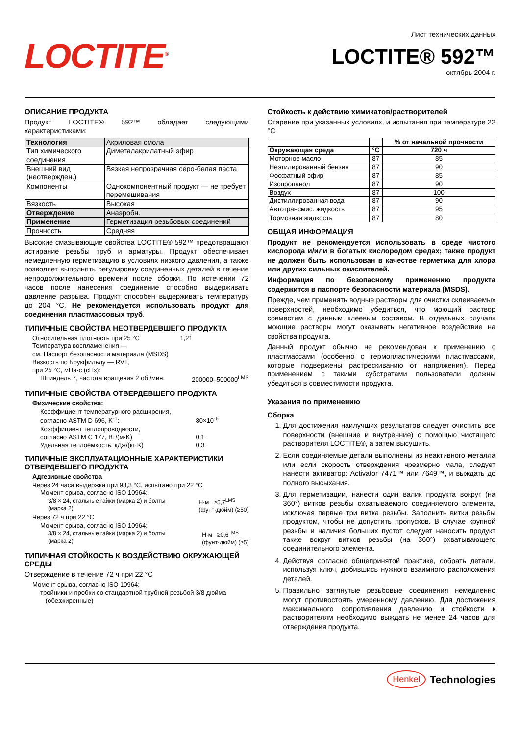LOCTITE<sup>®</sup>
Лист технических данных
LOCTITE® 592™
октябрь 2004 г.
ОПИСАНИЕ ПРОДУКТА
Продукт LOCTITE® 592™ обладает следующими характеристиками:
| Технология | Акриловая смола |
| Тип химического соединения | Диметалакрилатный эфир |
| Внешний вид (неотвержден.) | Вязкая непрозрачная серо-белая паста |
| Компоненты | Однокомпонентный продукт — не требует перемешивания |
| Вязкость | Высокая |
| Отверждение | Анаэробн. |
| Применение | Герметизация резьбовых соединений |
| Прочность | Средняя |
Высокие смазывающие свойства LOCTITE® 592™ предотвращают истирание резьбы труб и арматуры. Продукт обеспечивает немедленную герметизацию в условиях низкого давления, а также позволяет выполнять регулировку соединенных деталей в течение непродолжительного времени после сборки. По истечении 72 часов после нанесения соединение способно выдерживать давление разрыва. Продукт способен выдерживать температуру до 204 °C. Не рекомендуется использовать продукт для соединения пластмассовых труб.
ТИПИЧНЫЕ СВОЙСТВА НЕОТВЕРДЕВШЕГО ПРОДУКТА
Относительная плотность при 25 °C 1,21
Температура воспламенения —
см. Паспорт безопасности материала (MSDS)
Вязкость по Брукфильду — RVT,
при 25 °C, мПа·с (сПз):
Шпиндель 7, частота вращения 2 об./мин. 200000–500000<sup>LMS</sup>
ТИПИЧНЫЕ СВОЙСТВА ОТВЕРДЕВШЕГО ПРОДУКТА
Физические свойства:
Коэффициент температурного расширения,
согласно ASTM D 696, K<sup>-1</sup>: 80×10<sup>-6</sup>
Коэффициент теплопроводности,
согласно ASTM C 177, Вт/(м·K) 0,1
Удельная теплоёмкость, кДж/(кг·K) 0,3
ТИПИЧНЫЕ ЭКСПЛУАТАЦИОННЫЕ ХАРАКТЕРИСТИКИ ОТВЕРДЕВШЕГО ПРОДУКТА
Адгезивные свойства
Через 24 часа выдержки при 93,3 °C, испытано при 22 °C
Момент срыва, согласно ISO 10964:
3/8 × 24, стальные гайки (марка 2) и болты
(марка 2) Н·м ≥5,7<sup>LMS</sup>
(фунт·дюйм) (≥50)
Через 72 ч при 22 °C
Момент срыва, согласно ISO 10964:
3/8 × 24, стальные гайки (марка 2) и болты
(марка 2) Н·м ≥0,6<sup>LMS</sup>
(фунт·дюйм) (≥5)
ТИПИЧНАЯ СТОЙКОСТЬ К ВОЗДЕЙСТВИЮ ОКРУЖАЮЩЕЙ СРЕДЫ
Отверждение в течение 72 ч при 22 °C
Момент срыва, согласно ISO 10964:
тройники и пробки со стандартной трубной резьбой 3/8 дюйма
(обезжиренные)
Стойкость к действию химикатов/растворителей
Старение при указанных условиях, и испытания при температуре 22 °C
| | | % от начальной прочности |
| Окружающая среда | °C | 720 ч |
| Моторное масло | 87 | 85 |
| Неэтилированный бензин | 87 | 90 |
| Фосфатный эфир | 87 | 85 |
| Изопропанол | 87 | 90 |
| Воздух | 87 | 100 |
| Дистиллированная вода | 87 | 90 |
| Автотрансмис. жидкость | 87 | 95 |
| Тормозная жидкость | 87 | 80 |
ОБЩАЯ ИНФОРМАЦИЯ
Продукт не рекомендуется использовать в среде чистого кислорода и/или в богатых кислородом средах; также продукт не должен быть использован в качестве герметика для хлора или других сильных окислителей.
Информация по безопасному применению продукта содержится в паспорте безопасности материала (MSDS).
Прежде, чем применять водные растворы для очистки склеиваемых поверхностей, необходимо убедиться, что моющий раствор совместим с данным клеевым составом. В отдельных случаях моющие растворы могут оказывать негативное воздействие на свойства продукта.
Данный продукт обычно не рекомендован к применению с пластмассами (особенно с термопластическими пластмассами, которые подвержены растрескиванию от напряжения). Перед применением с такими субстратами пользователи должны убедиться в совместимости продукта.
Указания по применению
Сборка
1. Для достижения наилучших результатов следует очистить все поверхности (внешние и внутренние) с помощью чистящего растворителя LOCTITE®, а затем высушить.
2. Если соединяемые детали выполнены из неактивного металла или если скорость отверждения чрезмерно мала, следует нанести активатор: Activator 7471™ или 7649™, и выждать до полного высыхания.
3. Для герметизации, нанести один валик продукта вокруг (на 360°) витков резьбы охватываемого соединяемого элемента, исключая первые три витка резьбы. Заполнить витки резьбы продуктом, чтобы не допустить пропусков. В случае крупной резьбы и наличия больших пустот следует наносить продукт также вокруг витков резьбы (на 360°) охватывающего соединительного элемента.
4. Действуя согласно общепринятой практике, собрать детали, используя ключ, добившись нужного взаимного расположения деталей.
5. Правильно затянутые резьбовые соединения немедленно могут противостоять умеренному давлению. Для достижения максимального сопротивления давлению и стойкости к растворителям необходимо выждать не менее 24 часов для отверждения продукта.
Henkel Technologies